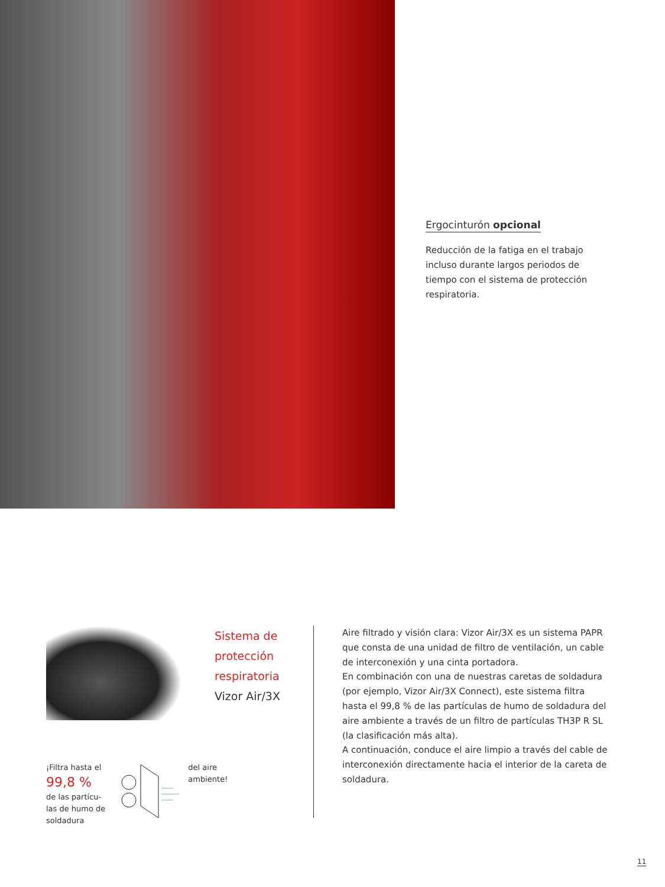Ergocinturón opcional
Reducción de la fatiga en el trabajo incluso durante largos periodos de tiempo con el sistema de protección respiratoria.
Sistema de
protección
respiratoria
Vizor Air/3X
¡Filtra hasta el
99,8 %
de las partícu-
las de humo de
soldadura
del aire
ambiente!
Aire filtrado y visión clara: Vizor Air/3X es un sistema PAPR que consta de una unidad de filtro de ventilación, un cable de interconexión y una cinta portadora.
En combinación con una de nuestras caretas de soldadura (por ejemplo, Vizor Air/3X Connect), este sistema filtra hasta el 99,8 % de las partículas de humo de soldadura del aire ambiente a través de un filtro de partículas TH3P R SL (la clasificación más alta).
A continuación, conduce el aire limpio a través del cable de interconexión directamente hacia el interior de la careta de soldadura.
11